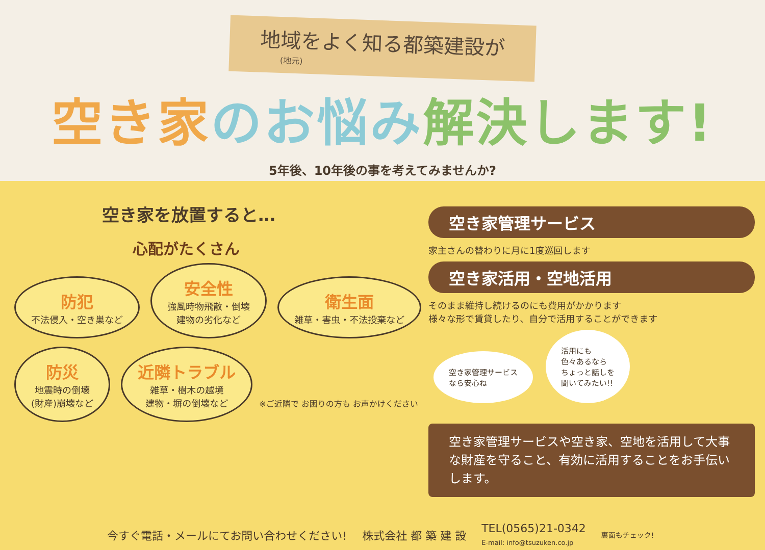地域をよく知る都築建設が (地元)
空き家 のお悩み 解決します!
5年後、10年後の事を考えてみませんか?
空き家を放置すると…
心配がたくさん
防犯 不法侵入・空き巣など
安全性 強風時物飛散・倒壊
建物の劣化など
衛生面 雑草・害虫・不法投棄など
防災 地震時の倒壊
(財産)崩壊など
近隣トラブル 雑草・樹木の越境
建物・塀の倒壊など
※ご近隣で お困りの方も お声かけください
空き家管理サービス
家主さんの替わりに月に1度巡回します
空き家活用・空地活用
そのまま維持し続けるのにも費用がかかります
様々な形で賃貸したり、自分で活用することができます
空き家管理サービス
なら安心ね 活用にも
色々あるなら
ちょっと話しを
聞いてみたい!!
空き家管理サービスや空き家、空地を活用して大事な財産を守ること、有効に活用することをお手伝いします。
今すぐ電話・メールにてお問い合わせください! 株式会社 都 築 建 設 TEL(0565)21-0342
E-mail: info@tsuzuken.co.jp 裏面もチェック!